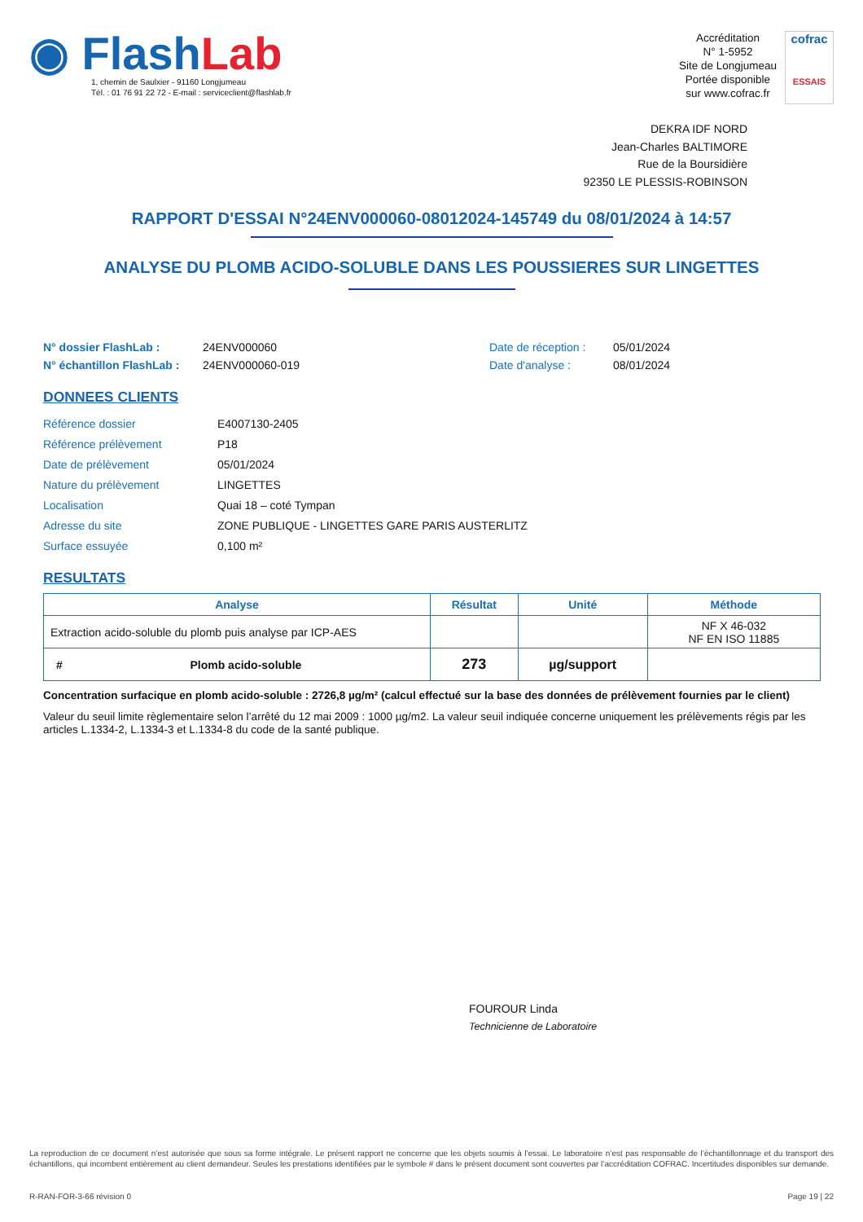◉ FlashLab
1, chemin de Saulxier - 91160 Longjumeau
Tél. : 01 76 91 22 72 - E-mail : serviceclient@flashlab.fr
Accréditation
N° 1-5952
Site de Longjumeau
Portée disponible
sur www.cofrac.fr
cofrac
ESSAIS
DEKRA IDF NORD
Jean-Charles BALTIMORE
Rue de la Boursidière
92350 LE PLESSIS-ROBINSON
RAPPORT D'ESSAI N°24ENV000060-08012024-145749 du 08/01/2024 à 14:57
ANALYSE DU PLOMB ACIDO-SOLUBLE DANS LES POUSSIERES SUR LINGETTES
N° dossier FlashLab : 24ENV000060 Date de réception : 05/01/2024 N° échantillon FlashLab : 24ENV000060-019 Date d'analyse : 08/01/2024
DONNEES CLIENTS
Référence dossier E4007130-2405 Référence prélèvement P18 Date de prélèvement 05/01/2024 Nature du prélèvement LINGETTES Localisation Quai 18 – coté Tympan Adresse du site ZONE PUBLIQUE - LINGETTES GARE PARIS AUSTERLITZ Surface essuyée 0,100 m²
RESULTATS
| Analyse | Résultat | Unité | Méthode |
| --- | --- | --- | --- |
| Extraction acido-soluble du plomb puis analyse par ICP-AES | | | NF X 46-032 NF EN ISO 11885 |
| # Plomb acido-soluble | 273 | µg/support | |
Concentration surfacique en plomb acido-soluble : 2726,8 µg/m² (calcul effectué sur la base des données de prélèvement fournies par le client)
Valeur du seuil limite règlementaire selon l’arrêté du 12 mai 2009 : 1000 µg/m2. La valeur seuil indiquée concerne uniquement les prélèvements régis par les articles L.1334-2, L.1334-3 et L.1334-8 du code de la santé publique.
FOUROUR Linda
Technicienne de Laboratoire
La reproduction de ce document n’est autorisée que sous sa forme intégrale. Le présent rapport ne concerne que les objets soumis à l’essai. Le laboratoire n’est pas responsable de l’échantillonnage et du transport des échantillons, qui incombent entièrement au client demandeur. Seules les prestations identifiées par le symbole # dans le présent document sont couvertes par l’accréditation COFRAC. Incertitudes disponibles sur demande.
R-RAN-FOR-3-66 révision 0 Page 19 | 22